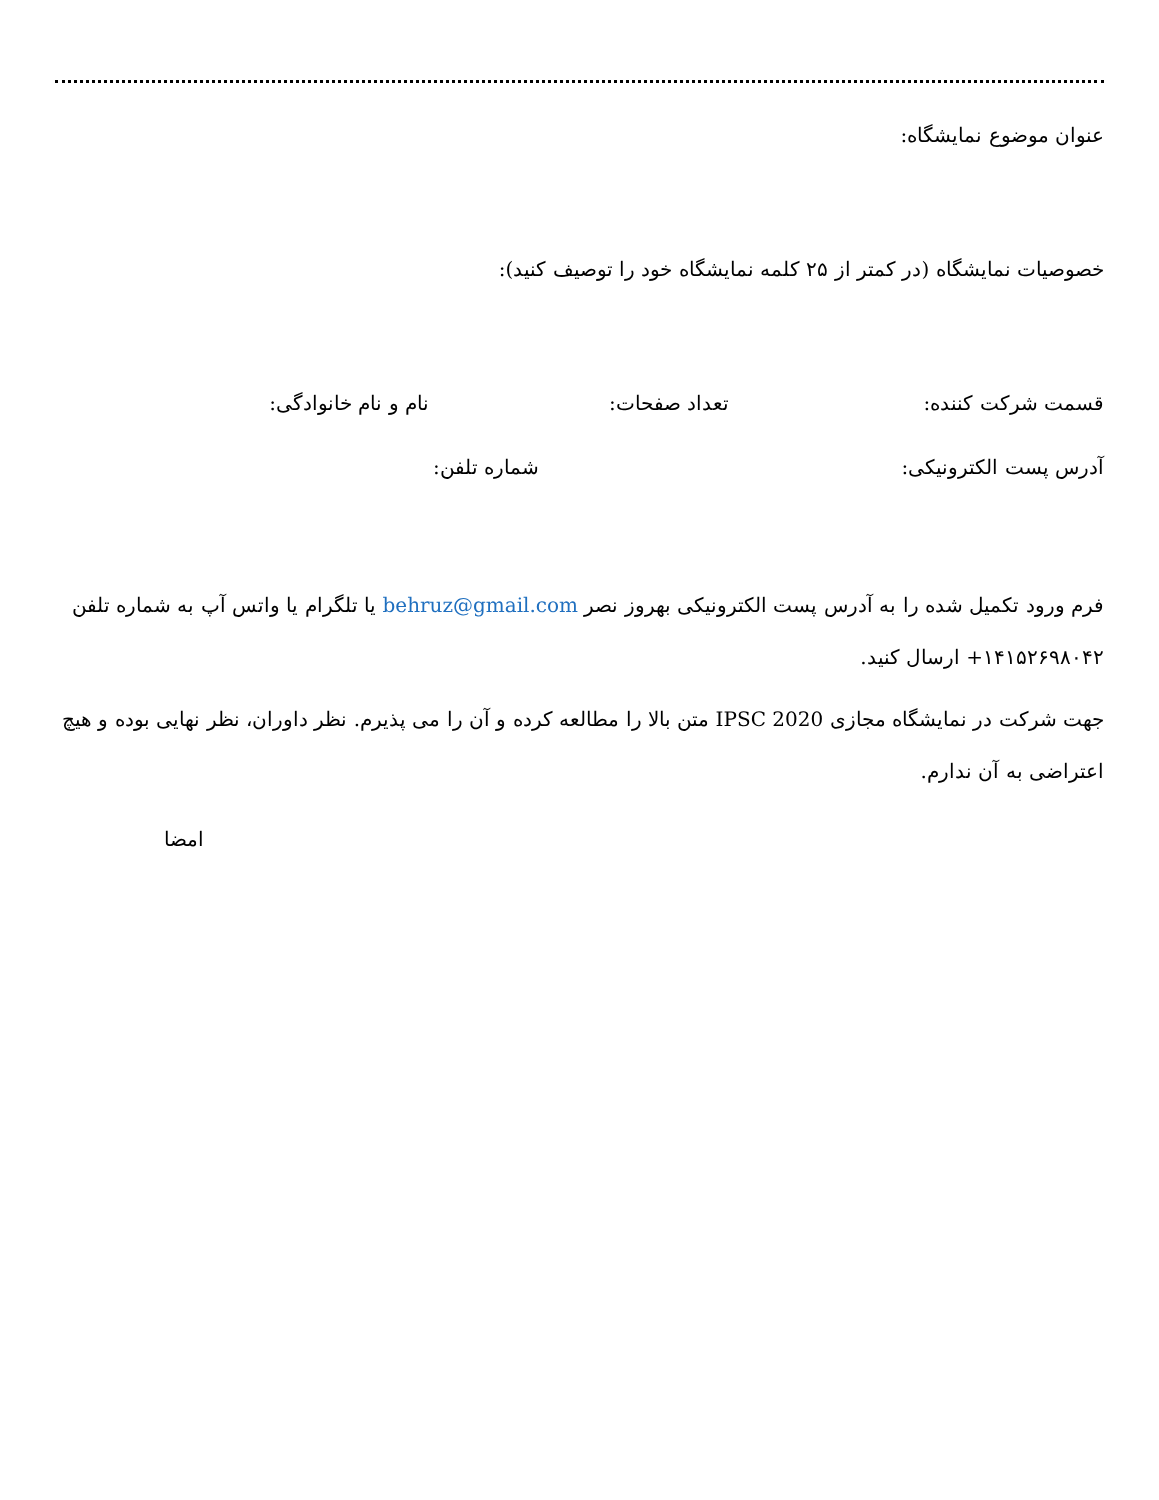عنوان موضوع نمایشگاه:
خصوصیات نمایشگاه (در کمتر از ۲۵ کلمه نمایشگاه خود را توصیف کنید):
قسمت شرکت کننده: تعداد صفحات: نام و نام خانوادگی:
آدرس پست الکترونیکی: شماره تلفن:
فرم ورود تکمیل شده را به آدرس پست الکترونیکی بهروز نصر behruz@gmail.com یا تلگرام یا واتس آپ به شماره تلفن ۱۴۱۵۲۶۹۸۰۴۲+ ارسال کنید.
جهت شرکت در نمایشگاه مجازی IPSC 2020 متن بالا را مطالعه کرده و آن را می پذیرم. نظر داوران، نظر نهایی بوده و هیچ اعتراضی به آن ندارم.
امضا